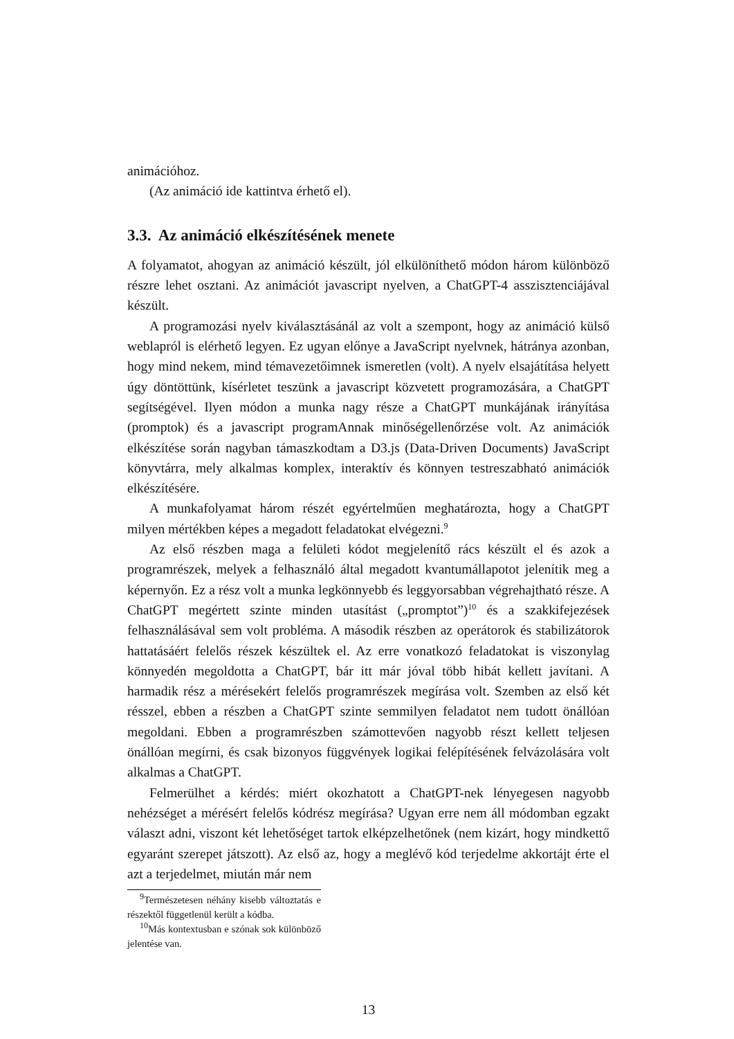animációhoz.
(Az animáció ide kattintva érhető el).
3.3. Az animáció elkészítésének menete
A folyamatot, ahogyan az animáció készült, jól elkülöníthető módon három különböző részre lehet osztani. Az animációt javascript nyelven, a ChatGPT-4 asszisztenciájával készült.
A programozási nyelv kiválasztásánál az volt a szempont, hogy az animáció külső weblapról is elérhető legyen. Ez ugyan előnye a JavaScript nyelvnek, hátránya azonban, hogy mind nekem, mind témavezetőimnek ismeretlen (volt). A nyelv elsajátítása helyett úgy döntöttünk, kísérletet teszünk a javascript közvetett programozására, a ChatGPT segítségével. Ilyen módon a munka nagy része a ChatGPT munkájának irányítása (promptok) és a javascript programAnnak minőségellenőrzése volt. Az animációk elkészítése során nagyban támaszkodtam a D3.js (Data-Driven Documents) JavaScript könyvtárra, mely alkalmas komplex, interaktív és könnyen testreszabható animációk elkészítésére.
A munkafolyamat három részét egyértelműen meghatározta, hogy a ChatGPT milyen mértékben képes a megadott feladatokat elvégezni.<sup>9</sup>
Az első részben maga a felületi kódot megjelenítő rács készült el és azok a programrészek, melyek a felhasználó által megadott kvantumállapotot jelenítik meg a képernyőn. Ez a rész volt a munka legkönnyebb és leggyorsabban végrehajtható része. A ChatGPT megértett szinte minden utasítást („promptot”)<sup>10</sup> és a szakkifejezések felhasználásával sem volt probléma. A második részben az operátorok és stabilizátorok hattatásáért felelős részek készültek el. Az erre vonatkozó feladatokat is viszonylag könnyedén megoldotta a ChatGPT, bár itt már jóval több hibát kellett javítani. A harmadik rész a mérésekért felelős programrészek megírása volt. Szemben az első két résszel, ebben a részben a ChatGPT szinte semmilyen feladatot nem tudott önállóan megoldani. Ebben a programrészben számottevően nagyobb részt kellett teljesen önállóan megírni, és csak bizonyos függvények logikai felépítésének felvázolására volt alkalmas a ChatGPT.
Felmerülhet a kérdés: miért okozhatott a ChatGPT-nek lényegesen nagyobb nehézséget a mérésért felelős kódrész megírása? Ugyan erre nem áll módomban egzakt választ adni, viszont két lehetőséget tartok elképzelhetőnek (nem kizárt, hogy mindkettő egyaránt szerepet játszott). Az első az, hogy a meglévő kód terjedelme akkortájt érte el azt a terjedelmet, miután már nem
<sup>9</sup> Természetesen néhány kisebb változtatás e részektől függetlenül került a kódba.
<sup>10</sup> Más kontextusban e szónak sok különböző jelentése van.
13